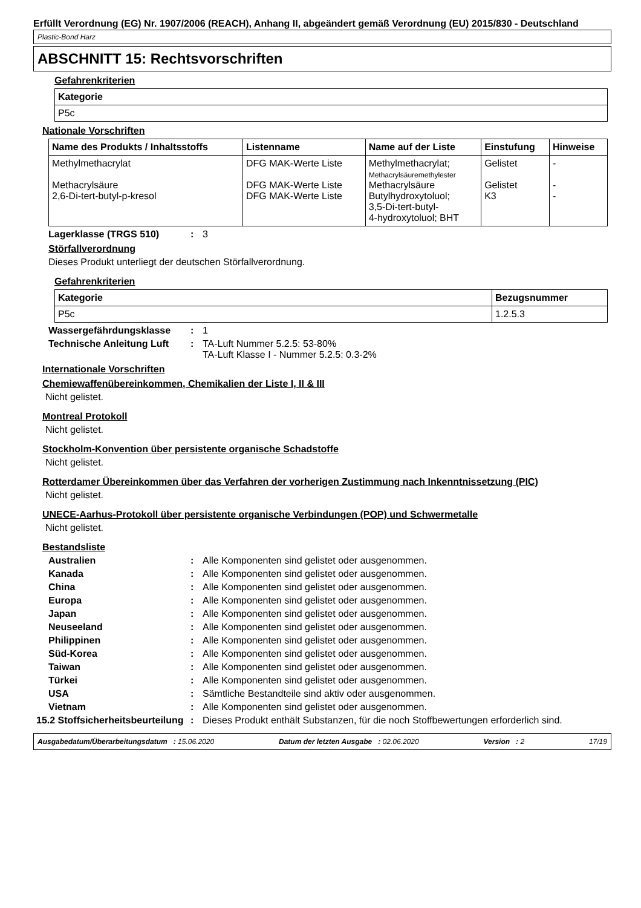Erfüllt Verordnung (EG) Nr. 1907/2006 (REACH), Anhang II, abgeändert gemäß Verordnung (EU) 2015/830 - Deutschland
Plastic-Bond Harz
ABSCHNITT 15: Rechtsvorschriften
Gefahrenkriterien
| Kategorie |
| --- |
| P5c |
Nationale Vorschriften
| Name des Produkts / Inhaltsstoffs | Listenname | Name auf der Liste | Einstufung | Hinweise |
| --- | --- | --- | --- | --- |
| Methylmethacrylat Methacrylsäure 2,6-Di-tert-butyl-p-kresol | DFG MAK-Werte Liste DFG MAK-Werte Liste DFG MAK-Werte Liste | Methylmethacrylat; Methacrylsäuremethylester Methacrylsäure Butylhydroxytoluol; 3,5-Di-tert-butyl- 4-hydroxytoluol; BHT | Gelistet Gelistet K3 | - - - |
Lagerklasse (TRGS 510): 3
Störfallverordnung
Dieses Produkt unterliegt der deutschen Störfallverordnung.
Gefahrenkriterien
| Kategorie | Bezugsnummer |
| --- | --- |
| P5c | 1.2.5.3 |
Wassergefährdungsklasse: 1
Technische Anleitung Luft: TA-Luft Nummer 5.2.5: 53-80%
TA-Luft Klasse I - Nummer 5.2.5: 0.3-2%
Internationale Vorschriften
Chemiewaffenübereinkommen, Chemikalien der Liste I, II & III
Nicht gelistet.
Montreal Protokoll
Nicht gelistet.
Stockholm-Konvention über persistente organische Schadstoffe
Nicht gelistet.
Rotterdamer Übereinkommen über das Verfahren der vorherigen Zustimmung nach Inkenntnissetzung (PIC)
Nicht gelistet.
UNECE-Aarhus-Protokoll über persistente organische Verbindungen (POP) und Schwermetalle
Nicht gelistet.
Bestandsliste
Australien: Alle Komponenten sind gelistet oder ausgenommen.
Kanada: Alle Komponenten sind gelistet oder ausgenommen.
China: Alle Komponenten sind gelistet oder ausgenommen.
Europa: Alle Komponenten sind gelistet oder ausgenommen.
Japan: Alle Komponenten sind gelistet oder ausgenommen.
Neuseeland: Alle Komponenten sind gelistet oder ausgenommen.
Philippinen: Alle Komponenten sind gelistet oder ausgenommen.
Süd-Korea: Alle Komponenten sind gelistet oder ausgenommen.
Taiwan: Alle Komponenten sind gelistet oder ausgenommen.
Türkei: Alle Komponenten sind gelistet oder ausgenommen.
USA: Sämtliche Bestandteile sind aktiv oder ausgenommen.
Vietnam: Alle Komponenten sind gelistet oder ausgenommen.
15.2 Stoffsicherheitsbeurteilung: Dieses Produkt enthält Substanzen, für die noch Stoffbewertungen erforderlich sind.
Ausgabedatum/Überarbeitungsdatum : 15.06.2020 Datum der letzten Ausgabe : 02.06.2020 Version : 2 17/19